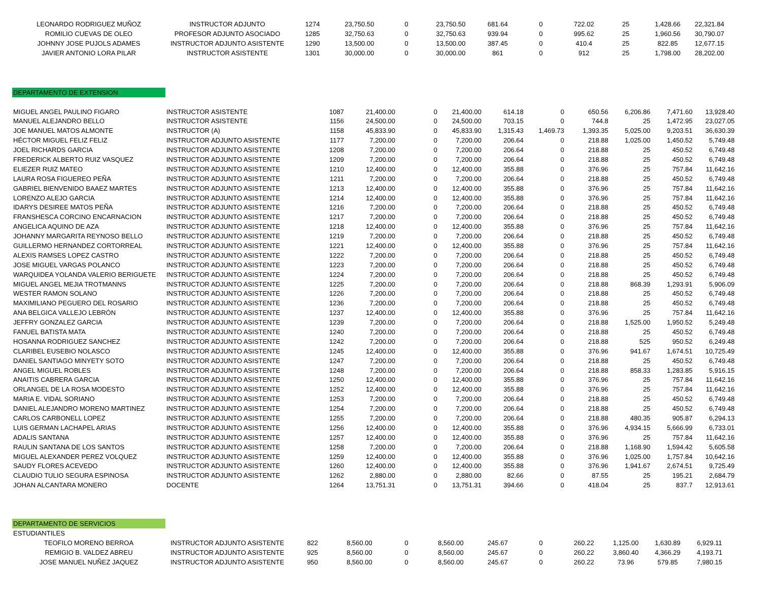| LEONARDO RODRIGUEZ MUÑOZ | INSTRUCTOR ADJUNTO | 1274 | 23,750.50 | 0 | 23,750.50 | 681.64 | 0 | 722.02 | 25 | 1,428.66 | 22,321.84 |
| ROMILIO CUEVAS DE OLEO | PROFESOR ADJUNTO ASOCIADO | 1285 | 32,750.63 | 0 | 32,750.63 | 939.94 | 0 | 995.62 | 25 | 1,960.56 | 30,790.07 |
| JOHNNY JOSE PUJOLS ADAMES | INSTRUCTOR ADJUNTO ASISTENTE | 1290 | 13,500.00 | 0 | 13,500.00 | 387.45 | 0 | 410.4 | 25 | 822.85 | 12,677.15 |
| JAVIER ANTONIO LORA PILAR | INSTRUCTOR ASISTENTE | 1301 | 30,000.00 | 0 | 30,000.00 | 861 | 0 | 912 | 25 | 1,798.00 | 28,202.00 |
DEPARTAMENTO DE EXTENSION
| MIGUEL ANGEL PAULINO FIGARO | INSTRUCTOR ASISTENTE | 1087 | 21,400.00 | 0 | 21,400.00 | 614.18 | 0 | 650.56 | 6,206.86 | 7,471.60 | 13,928.40 |
| MANUEL ALEJANDRO BELLO | INSTRUCTOR ASISTENTE | 1156 | 24,500.00 | 0 | 24,500.00 | 703.15 | 0 | 744.8 | 25 | 1,472.95 | 23,027.05 |
| JOE MANUEL MATOS ALMONTE | INSTRUCTOR (A) | 1158 | 45,833.90 | 0 | 45,833.90 | 1,315.43 | 1,469.73 | 1,393.35 | 5,025.00 | 9,203.51 | 36,630.39 |
| HÉCTOR MIGUEL FELIZ FELIZ | INSTRUCTOR ADJUNTO ASISTENTE | 1177 | 7,200.00 | 0 | 7,200.00 | 206.64 | 0 | 218.88 | 1,025.00 | 1,450.52 | 5,749.48 |
| JOEL RICHARDS GARCIA | INSTRUCTOR ADJUNTO ASISTENTE | 1208 | 7,200.00 | 0 | 7,200.00 | 206.64 | 0 | 218.88 | 25 | 450.52 | 6,749.48 |
| FREDERICK ALBERTO RUIZ VASQUEZ | INSTRUCTOR ADJUNTO ASISTENTE | 1209 | 7,200.00 | 0 | 7,200.00 | 206.64 | 0 | 218.88 | 25 | 450.52 | 6,749.48 |
| ELIEZER RUIZ MATEO | INSTRUCTOR ADJUNTO ASISTENTE | 1210 | 12,400.00 | 0 | 12,400.00 | 355.88 | 0 | 376.96 | 25 | 757.84 | 11,642.16 |
| LAURA ROSA FIGUEREO PEÑA | INSTRUCTOR ADJUNTO ASISTENTE | 1211 | 7,200.00 | 0 | 7,200.00 | 206.64 | 0 | 218.88 | 25 | 450.52 | 6,749.48 |
| GABRIEL BIENVENIDO BAAEZ MARTES | INSTRUCTOR ADJUNTO ASISTENTE | 1213 | 12,400.00 | 0 | 12,400.00 | 355.88 | 0 | 376.96 | 25 | 757.84 | 11,642.16 |
| LORENZO ALEJO GARCIA | INSTRUCTOR ADJUNTO ASISTENTE | 1214 | 12,400.00 | 0 | 12,400.00 | 355.88 | 0 | 376.96 | 25 | 757.84 | 11,642.16 |
| IDARYS DESIREE MATOS PEÑA | INSTRUCTOR ADJUNTO ASISTENTE | 1216 | 7,200.00 | 0 | 7,200.00 | 206.64 | 0 | 218.88 | 25 | 450.52 | 6,749.48 |
| FRANSHESCA CORCINO ENCARNACION | INSTRUCTOR ADJUNTO ASISTENTE | 1217 | 7,200.00 | 0 | 7,200.00 | 206.64 | 0 | 218.88 | 25 | 450.52 | 6,749.48 |
| ANGELICA AQUINO DE AZA | INSTRUCTOR ADJUNTO ASISTENTE | 1218 | 12,400.00 | 0 | 12,400.00 | 355.88 | 0 | 376.96 | 25 | 757.84 | 11,642.16 |
| JOHANNY MARGARITA REYNOSO BELLO | INSTRUCTOR ADJUNTO ASISTENTE | 1219 | 7,200.00 | 0 | 7,200.00 | 206.64 | 0 | 218.88 | 25 | 450.52 | 6,749.48 |
| GUILLERMO HERNANDEZ CORTORREAL | INSTRUCTOR ADJUNTO ASISTENTE | 1221 | 12,400.00 | 0 | 12,400.00 | 355.88 | 0 | 376.96 | 25 | 757.84 | 11,642.16 |
| ALEXIS RAMSES LOPEZ CASTRO | INSTRUCTOR ADJUNTO ASISTENTE | 1222 | 7,200.00 | 0 | 7,200.00 | 206.64 | 0 | 218.88 | 25 | 450.52 | 6,749.48 |
| JOSE MIGUEL VARGAS POLANCO | INSTRUCTOR ADJUNTO ASISTENTE | 1223 | 7,200.00 | 0 | 7,200.00 | 206.64 | 0 | 218.88 | 25 | 450.52 | 6,749.48 |
| WARQUIDEA YOLANDA VALERIO BERIGUETE | INSTRUCTOR ADJUNTO ASISTENTE | 1224 | 7,200.00 | 0 | 7,200.00 | 206.64 | 0 | 218.88 | 25 | 450.52 | 6,749.48 |
| MIGUEL ANGEL MEJIA TROTMANNS | INSTRUCTOR ADJUNTO ASISTENTE | 1225 | 7,200.00 | 0 | 7,200.00 | 206.64 | 0 | 218.88 | 868.39 | 1,293.91 | 5,906.09 |
| WESTER RAMON SOLANO | INSTRUCTOR ADJUNTO ASISTENTE | 1226 | 7,200.00 | 0 | 7,200.00 | 206.64 | 0 | 218.88 | 25 | 450.52 | 6,749.48 |
| MAXIMILIANO PEGUERO DEL ROSARIO | INSTRUCTOR ADJUNTO ASISTENTE | 1236 | 7,200.00 | 0 | 7,200.00 | 206.64 | 0 | 218.88 | 25 | 450.52 | 6,749.48 |
| ANA BELGICA VALLEJO LEBRÓN | INSTRUCTOR ADJUNTO ASISTENTE | 1237 | 12,400.00 | 0 | 12,400.00 | 355.88 | 0 | 376.96 | 25 | 757.84 | 11,642.16 |
| JEFFRY GONZALEZ GARCIA | INSTRUCTOR ADJUNTO ASISTENTE | 1239 | 7,200.00 | 0 | 7,200.00 | 206.64 | 0 | 218.88 | 1,525.00 | 1,950.52 | 5,249.48 |
| FANUEL BATISTA MATA | INSTRUCTOR ADJUNTO ASISTENTE | 1240 | 7,200.00 | 0 | 7,200.00 | 206.64 | 0 | 218.88 | 25 | 450.52 | 6,749.48 |
| HOSANNA RODRIGUEZ SANCHEZ | INSTRUCTOR ADJUNTO ASISTENTE | 1242 | 7,200.00 | 0 | 7,200.00 | 206.64 | 0 | 218.88 | 525 | 950.52 | 6,249.48 |
| CLARIBEL EUSEBIO NOLASCO | INSTRUCTOR ADJUNTO ASISTENTE | 1245 | 12,400.00 | 0 | 12,400.00 | 355.88 | 0 | 376.96 | 941.67 | 1,674.51 | 10,725.49 |
| DANIEL SANTIAGO MINYETY SOTO | INSTRUCTOR ADJUNTO ASISTENTE | 1247 | 7,200.00 | 0 | 7,200.00 | 206.64 | 0 | 218.88 | 25 | 450.52 | 6,749.48 |
| ANGEL MIGUEL ROBLES | INSTRUCTOR ADJUNTO ASISTENTE | 1248 | 7,200.00 | 0 | 7,200.00 | 206.64 | 0 | 218.88 | 858.33 | 1,283.85 | 5,916.15 |
| ANAITIS CABRERA GARCIA | INSTRUCTOR ADJUNTO ASISTENTE | 1250 | 12,400.00 | 0 | 12,400.00 | 355.88 | 0 | 376.96 | 25 | 757.84 | 11,642.16 |
| ORLANGEL DE LA ROSA MODESTO | INSTRUCTOR ADJUNTO ASISTENTE | 1252 | 12,400.00 | 0 | 12,400.00 | 355.88 | 0 | 376.96 | 25 | 757.84 | 11,642.16 |
| MARIA E. VIDAL SORIANO | INSTRUCTOR ADJUNTO ASISTENTE | 1253 | 7,200.00 | 0 | 7,200.00 | 206.64 | 0 | 218.88 | 25 | 450.52 | 6,749.48 |
| DANIEL ALEJANDRO MORENO MARTINEZ | INSTRUCTOR ADJUNTO ASISTENTE | 1254 | 7,200.00 | 0 | 7,200.00 | 206.64 | 0 | 218.88 | 25 | 450.52 | 6,749.48 |
| CARLOS CARBONELL LOPEZ | INSTRUCTOR ADJUNTO ASISTENTE | 1255 | 7,200.00 | 0 | 7,200.00 | 206.64 | 0 | 218.88 | 480.35 | 905.87 | 6,294.13 |
| LUIS GERMAN LACHAPEL ARIAS | INSTRUCTOR ADJUNTO ASISTENTE | 1256 | 12,400.00 | 0 | 12,400.00 | 355.88 | 0 | 376.96 | 4,934.15 | 5,666.99 | 6,733.01 |
| ADALIS SANTANA | INSTRUCTOR ADJUNTO ASISTENTE | 1257 | 12,400.00 | 0 | 12,400.00 | 355.88 | 0 | 376.96 | 25 | 757.84 | 11,642.16 |
| RAULIN SANTANA DE LOS SANTOS | INSTRUCTOR ADJUNTO ASISTENTE | 1258 | 7,200.00 | 0 | 7,200.00 | 206.64 | 0 | 218.88 | 1,168.90 | 1,594.42 | 5,605.58 |
| MIGUEL ALEXANDER PEREZ VOLQUEZ | INSTRUCTOR ADJUNTO ASISTENTE | 1259 | 12,400.00 | 0 | 12,400.00 | 355.88 | 0 | 376.96 | 1,025.00 | 1,757.84 | 10,642.16 |
| SAUDY FLORES ACEVEDO | INSTRUCTOR ADJUNTO ASISTENTE | 1260 | 12,400.00 | 0 | 12,400.00 | 355.88 | 0 | 376.96 | 1,941.67 | 2,674.51 | 9,725.49 |
| CLAUDIO TULIO SEGURA ESPINOSA | INSTRUCTOR ADJUNTO ASISTENTE | 1262 | 2,880.00 | 0 | 2,880.00 | 82.66 | 0 | 87.55 | 25 | 195.21 | 2,684.79 |
| JOHAN ALCANTARA MONERO | DOCENTE | 1264 | 13,751.31 | 0 | 13,751.31 | 394.66 | 0 | 418.04 | 25 | 837.7 | 12,913.61 |
DEPARTAMENTO DE SERVICIOS ESTUDIANTILES
| TEOFILO MORENO BERROA | INSTRUCTOR ADJUNTO ASISTENTE | 822 | 8,560.00 | 0 | 8,560.00 | 245.67 | 0 | 260.22 | 1,125.00 | 1,630.89 | 6,929.11 |
| REMIGIO B. VALDEZ ABREU | INSTRUCTOR ADJUNTO ASISTENTE | 925 | 8,560.00 | 0 | 8,560.00 | 245.67 | 0 | 260.22 | 3,860.40 | 4,366.29 | 4,193.71 |
| JOSE MANUEL NUÑEZ JAQUEZ | INSTRUCTOR ADJUNTO ASISTENTE | 950 | 8,560.00 | 0 | 8,560.00 | 245.67 | 0 | 260.22 | 73.96 | 579.85 | 7,980.15 |